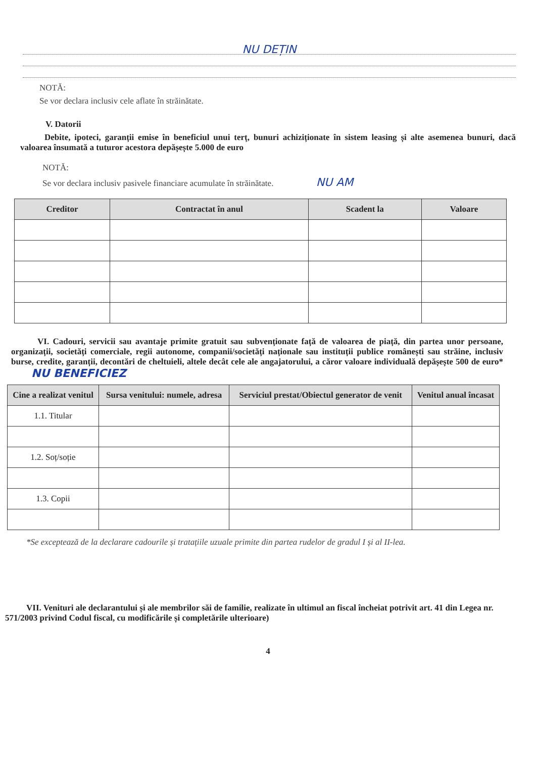NU DEȚIN
NOTĂ:
Se vor declara inclusiv cele aflate în străinătate.
V. Datorii
Debite, ipoteci, garanții emise în beneficiul unui terț, bunuri achiziționate în sistem leasing și alte asemenea bunuri, dacă valoarea însumată a tuturor acestora depășește 5.000 de euro
NOTĂ:
Se vor declara inclusiv pasivele financiare acumulate în străinătate. NU AM
| Creditor | Contractat în anul | Scadent la | Valoare |
| --- | --- | --- | --- |
VI. Cadouri, servicii sau avantaje primite gratuit sau subvenționate față de valoarea de piață, din partea unor persoane, organizații, societăți comerciale, regii autonome, companii/societăți naționale sau instituții publice românești sau străine, inclusiv burse, credite, garanții, decontări de cheltuieli, altele decât cele ale angajatorului, a căror valoare individuală depășește 500 de euro* NU BENEFICIEZ
| Cine a realizat venitul | Sursa venitului: numele, adresa | Serviciul prestat/Obiectul generator de venit | Venitul anual încasat |
| --- | --- | --- | --- |
| 1.1. Titular | | | |
| 1.2. Soț/soție | | | |
| 1.3. Copii | | | |
*Se exceptează de la declarare cadourile și tratațiile uzuale primite din partea rudelor de gradul I și al II-lea.
VII. Venituri ale declarantului și ale membrilor săi de familie, realizate în ultimul an fiscal încheiat potrivit art. 41 din Legea nr. 571/2003 privind Codul fiscal, cu modificările și completările ulterioare)
4